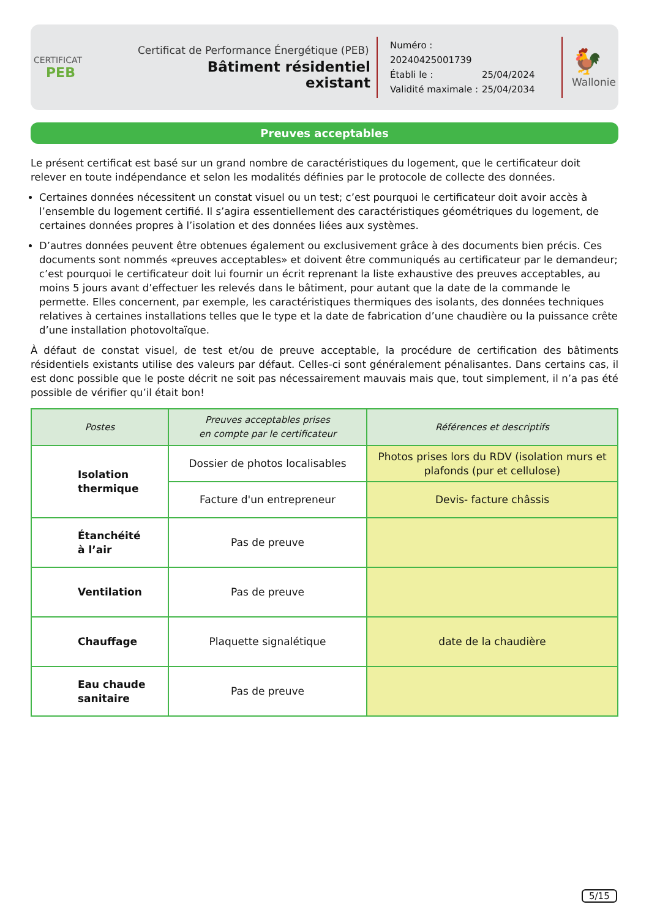CERTIFICAT
PEB
Certificat de Performance Énergétique (PEB)
Bâtiment résidentiel existant
Numéro : 20240425001739
Établi le : 25/04/2024
Validité maximale : 25/04/2034
🐓
Wallonie
Preuves acceptables
Le présent certificat est basé sur un grand nombre de caractéristiques du logement, que le certificateur doit relever en toute indépendance et selon les modalités définies par le protocole de collecte des données.
Certaines données nécessitent un constat visuel ou un test; c’est pourquoi le certificateur doit avoir accès à l’ensemble du logement certifié. Il s’agira essentiellement des caractéristiques géométriques du logement, de certaines données propres à l’isolation et des données liées aux systèmes.
D’autres données peuvent être obtenues également ou exclusivement grâce à des documents bien précis. Ces documents sont nommés «preuves acceptables» et doivent être communiqués au certificateur par le demandeur; c’est pourquoi le certificateur doit lui fournir un écrit reprenant la liste exhaustive des preuves acceptables, au moins 5 jours avant d’effectuer les relevés dans le bâtiment, pour autant que la date de la commande le permette. Elles concernent, par exemple, les caractéristiques thermiques des isolants, des données techniques relatives à certaines installations telles que le type et la date de fabrication d’une chaudière ou la puissance crête d’une installation photovoltaïque.
À défaut de constat visuel, de test et/ou de preuve acceptable, la procédure de certification des bâtiments résidentiels existants utilise des valeurs par défaut. Celles-ci sont généralement pénalisantes. Dans certains cas, il est donc possible que le poste décrit ne soit pas nécessairement mauvais mais que, tout simplement, il n’a pas été possible de vérifier qu’il était bon!
| Postes | Preuves acceptables prises en compte par le certificateur | Références et descriptifs |
| --- | --- | --- |
| Isolation thermique | Dossier de photos localisables | Photos prises lors du RDV (isolation murs et plafonds (pur et cellulose) |
| | Facture d'un entrepreneur | Devis- facture châssis |
| Étanchéité à l’air | Pas de preuve | |
| Ventilation | Pas de preuve | |
| Chauffage | Plaquette signalétique | date de la chaudière |
| Eau chaude sanitaire | Pas de preuve | |
5/15